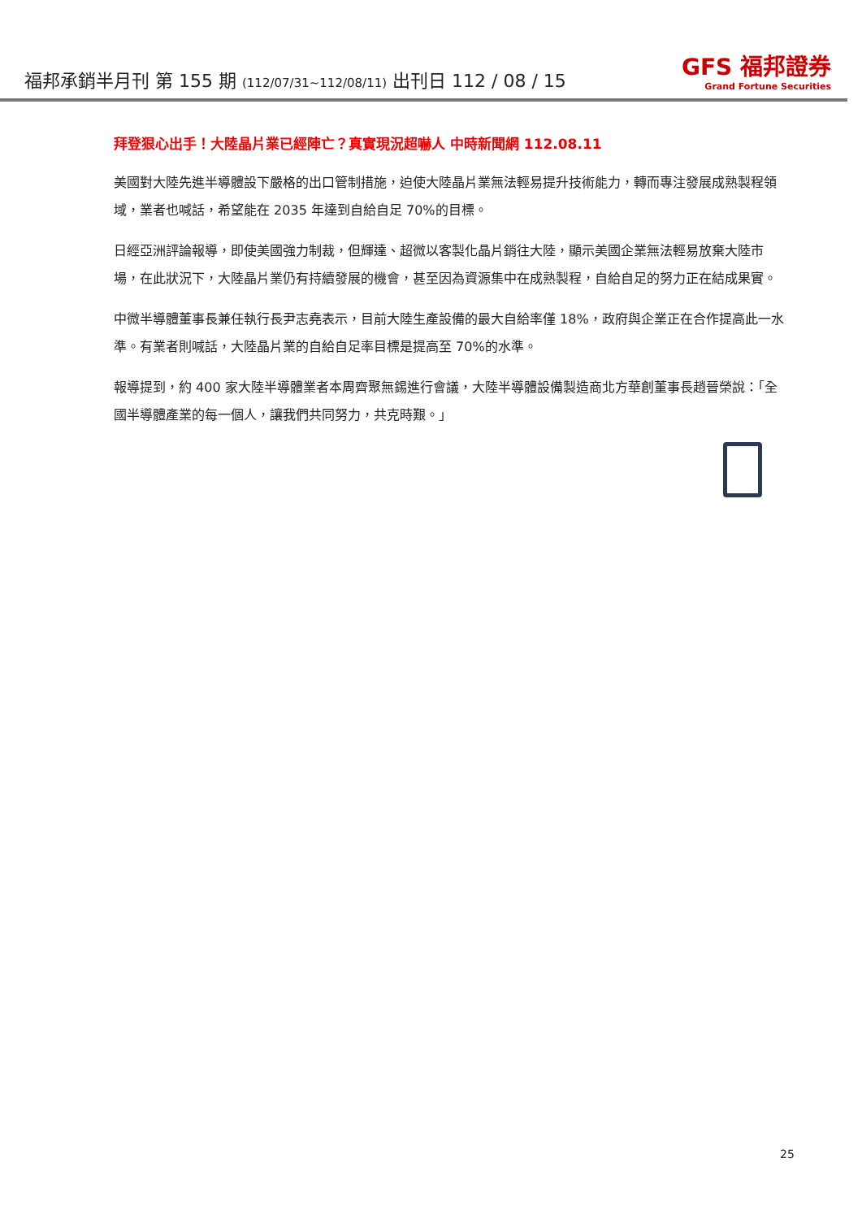福邦承銷半月刊 第 155 期 (112/07/31~112/08/11) 出刊日 112 / 08 / 15
GFS 福邦證券
Grand Fortune Securities
拜登狠心出手！大陸晶片業已經陣亡？真實現況超嚇人 中時新聞網 112.08.11
美國對大陸先進半導體設下嚴格的出口管制措施，迫使大陸晶片業無法輕易提升技術能力，轉而專注發展成熟製程領域，業者也喊話，希望能在 2035 年達到自給自足 70%的目標。
日經亞洲評論報導，即使美國強力制裁，但輝達、超微以客製化晶片銷往大陸，顯示美國企業無法輕易放棄大陸市場，在此狀況下，大陸晶片業仍有持續發展的機會，甚至因為資源集中在成熟製程，自給自足的努力正在結成果實。
中微半導體董事長兼任執行長尹志堯表示，目前大陸生產設備的最大自給率僅 18%，政府與企業正在合作提高此一水準。有業者則喊話，大陸晶片業的自給自足率目標是提高至 70%的水準。
報導提到，約 400 家大陸半導體業者本周齊聚無錫進行會議，大陸半導體設備製造商北方華創董事長趙晉榮說：「全國半導體產業的每一個人，讓我們共同努力，共克時艱。」
25